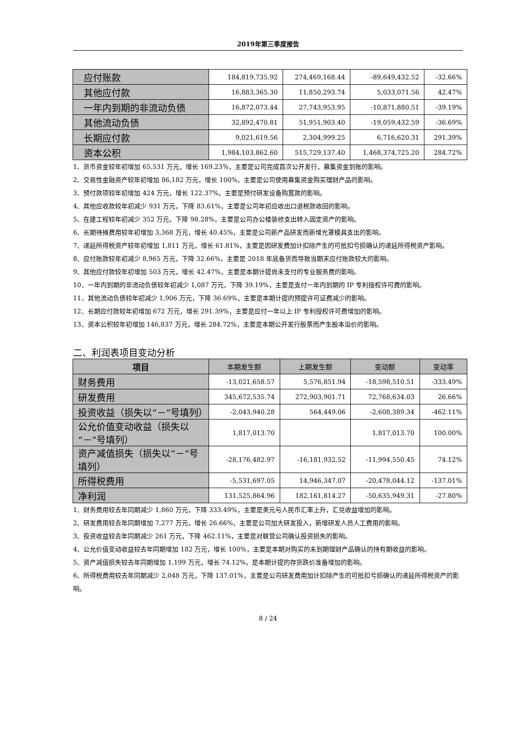2019年第三季度报告
| 应付账款 | 184,819,735.92 | 274,469,168.44 | -89,649,432.52 | -32.66% |
| 其他应付款 | 16,883,365.30 | 11,850,293.74 | 5,033,071.56 | 42.47% |
| 一年内到期的非流动负债 | 16,872,073.44 | 27,743,953.95 | -10,871,880.51 | -39.19% |
| 其他流动负债 | 32,892,470.81 | 51,951,903.40 | -19,059,432.59 | -36.69% |
| 长期应付款 | 9,021,619.56 | 2,304,999.25 | 6,716,620.31 | 291.39% |
| 资本公积 | 1,984,103,862.60 | 515,729,137.40 | 1,468,374,725.20 | 284.72% |
1、货币资金较年初增加 65,531 万元，增长 169.23%，主要是公司完成首次公开发行，募集资金到账的影响。
2、交易性金融资产较年初增加 86,182 万元，增长 100%，主要是公司使用募集资金购买理财产品的影响。
3、预付款项较年初增加 424 万元，增长 122.37%，主要是预付研发设备购置款的影响。
4、其他应收款较年初减少 931 万元，下降 83.61%，主要是公司年初应收出口退税款收回的影响。
5、在建工程较年初减少 352 万元，下降 98.28%，主要是公司办公楼装修支出转入固定资产的影响。
6、长期待摊费用较年初增加 3,368 万元，增长 40.45%，主要是公司新产品研发而新增光罩模具支出的影响。
7、递延所得税资产较年初增加 1,811 万元，增长 61.81%，主要是因研发费加计扣除产生的可抵扣亏损确认的递延所得税资产影响。
8、应付账款较年初减少 8,965 万元，下降 32.66%，主要是 2018 年底备货而导致当期末应付账款较大的影响。
9、其他应付款较年初增加 503 万元，增长 42.47%，主要是本期计提尚未支付的专业服务费的影响。
10、一年内到期的非流动负债较年初减少 1,087 万元，下降 39.19%，主要是支付一年内到期的 IP 专利授权许可费的影响。
11、其他流动负债较年初减少 1,906 万元，下降 36.69%，主要是本期计提的预提许可证费减少的影响。
12、长期应付款较年初增加 672 万元，增长 291.39%，主要是应付一年以上 IP 专利授权许可费增加的影响。
13、资本公积较年初增加 146,837 万元，增长 284.72%，主要是本期公开发行股票而产生股本溢价的影响。
二、利润表项目变动分析
| 项目 | 本期发生额 | 上期发生额 | 变动额 | 变动率 |
| --- | --- | --- | --- | --- |
| 财务费用 | -13,021,658.57 | 5,576,851.94 | -18,598,510.51 | -333.49% |
| 研发费用 | 345,672,535.74 | 272,903,901.71 | 72,768,634.03 | 26.66% |
| 投资收益（损失以“－”号填列） | -2,043,940.28 | 564,449.06 | -2,608,389.34 | -462.11% |
| 公允价值变动收益（损失以“－”号填列） | 1,817,013.70 | | 1,817,013.70 | 100.00% |
| 资产减值损失（损失以“－”号填列） | -28,176,482.97 | -16,181,932.52 | -11,994,550.45 | 74.12% |
| 所得税费用 | -5,531,697.05 | 14,946,347.07 | -20,478,044.12 | -137.01% |
| 净利润 | 131,525,864.96 | 182,161,814.27 | -50,635,949.31 | -27.80% |
1、财务费用较去年同期减少 1,860 万元，下降 333.49%，主要是美元与人民币汇率上升，汇兑收益增加的影响。
2、研发费用较去年同期增加 7,277 万元，增长 26.66%，主要是公司加大研发投入，新增研发人员人工费用的影响。
3、投资收益较去年同期减少 261 万元，下降 462.11%，主要是对联营公司确认投资损失的影响。
4、公允价值变动收益较去年同期增加 182 万元，增长 100%，主要是本期对购买的未到期理财产品确认的持有期收益的影响。
5、资产减值损失较去年同期增加 1,199 万元，增长 74.12%，是本期计提的存货跌价准备增加的影响。
6、所得税费用较去年同期减少 2,048 万元，下降 137.01%，主要是公司研发费用加计扣除产生的可抵扣亏损确认的递延所得税资产的影响。
8 / 24